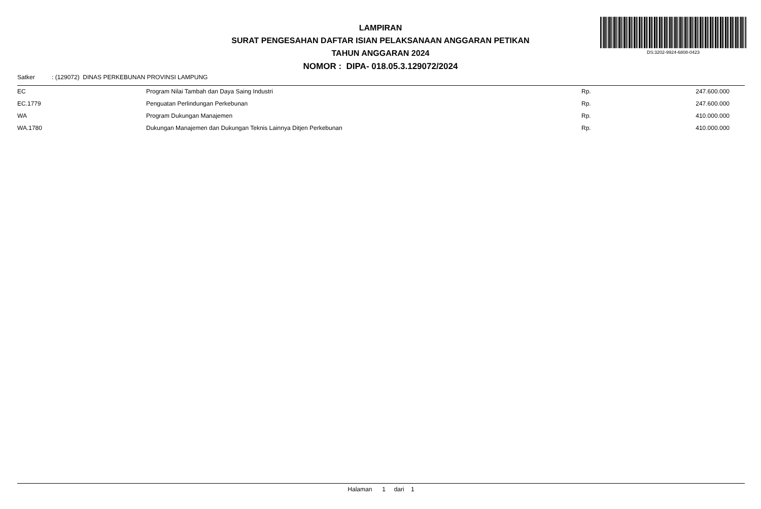LAMPIRAN
SURAT PENGESAHAN DAFTAR ISIAN PELAKSANAAN ANGGARAN PETIKAN
TAHUN ANGGARAN 2024
NOMOR : DIPA- 018.05.3.129072/2024
DS:3202-9924-6808-0423
Satker: (129072) DINAS PERKEBUNAN PROVINSI LAMPUNG
| EC | Program Nilai Tambah dan Daya Saing Industri | Rp. | 247.600.000 |
| EC.1779 | Penguatan Perlindungan Perkebunan | Rp. | 247.600.000 |
| WA | Program Dukungan Manajemen | Rp. | 410.000.000 |
| WA.1780 | Dukungan Manajemen dan Dukungan Teknis Lainnya Ditjen Perkebunan | Rp. | 410.000.000 |
Halaman 1 dari 1